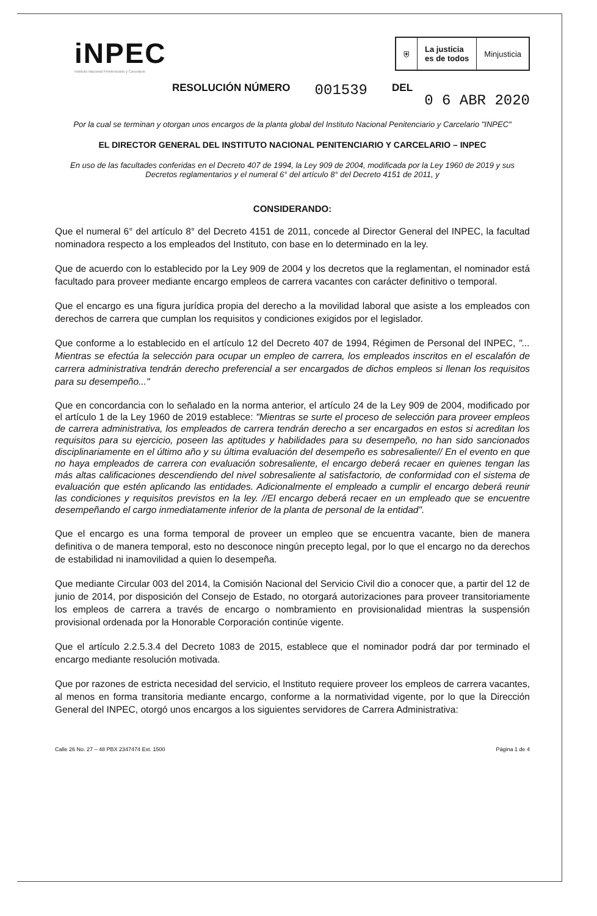iNPEC
Instituto Nacional Penitenciario y Carcelario
⛨ La justicia
es de todos
Minjusticia
RESOLUCIÓN NÚMERO 001539 DEL
0 6 ABR 2020
Por la cual se terminan y otorgan unos encargos de la planta global del Instituto Nacional Penitenciario y Carcelario "INPEC"
EL DIRECTOR GENERAL DEL INSTITUTO NACIONAL PENITENCIARIO Y CARCELARIO – INPEC
En uso de las facultades conferidas en el Decreto 407 de 1994, la Ley 909 de 2004, modificada por la Ley 1960 de 2019 y sus Decretos reglamentarios y el numeral 6° del artículo 8° del Decreto 4151 de 2011, y
CONSIDERANDO:
Que el numeral 6° del artículo 8° del Decreto 4151 de 2011, concede al Director General del INPEC, la facultad nominadora respecto a los empleados del Instituto, con base en lo determinado en la ley.
Que de acuerdo con lo establecido por la Ley 909 de 2004 y los decretos que la reglamentan, el nominador está facultado para proveer mediante encargo empleos de carrera vacantes con carácter definitivo o temporal.
Que el encargo es una figura jurídica propia del derecho a la movilidad laboral que asiste a los empleados con derechos de carrera que cumplan los requisitos y condiciones exigidos por el legislador.
Que conforme a lo establecido en el artículo 12 del Decreto 407 de 1994, Régimen de Personal del INPEC, "... Mientras se efectúa la selección para ocupar un empleo de carrera, los empleados inscritos en el escalafón de carrera administrativa tendrán derecho preferencial a ser encargados de dichos empleos si llenan los requisitos para su desempeño..."
Que en concordancia con lo señalado en la norma anterior, el artículo 24 de la Ley 909 de 2004, modificado por el artículo 1 de la Ley 1960 de 2019 establece: "Mientras se surte el proceso de selección para proveer empleos de carrera administrativa, los empleados de carrera tendrán derecho a ser encargados en estos si acreditan los requisitos para su ejercicio, poseen las aptitudes y habilidades para su desempeño, no han sido sancionados disciplinariamente en el último año y su última evaluación del desempeño es sobresaliente// En el evento en que no haya empleados de carrera con evaluación sobresaliente, el encargo deberá recaer en quienes tengan las más altas calificaciones descendiendo del nivel sobresaliente al satisfactorio, de conformidad con el sistema de evaluación que estén aplicando las entidades. Adicionalmente el empleado a cumplir el encargo deberá reunir las condiciones y requisitos previstos en la ley. //El encargo deberá recaer en un empleado que se encuentre desempeñando el cargo inmediatamente inferior de la planta de personal de la entidad".
Que el encargo es una forma temporal de proveer un empleo que se encuentra vacante, bien de manera definitiva o de manera temporal, esto no desconoce ningún precepto legal, por lo que el encargo no da derechos de estabilidad ni inamovilidad a quien lo desempeña.
Que mediante Circular 003 del 2014, la Comisión Nacional del Servicio Civil dio a conocer que, a partir del 12 de junio de 2014, por disposición del Consejo de Estado, no otorgará autorizaciones para proveer transitoriamente los empleos de carrera a través de encargo o nombramiento en provisionalidad mientras la suspensión provisional ordenada por la Honorable Corporación continúe vigente.
Que el artículo 2.2.5.3.4 del Decreto 1083 de 2015, establece que el nominador podrá dar por terminado el encargo mediante resolución motivada.
Que por razones de estricta necesidad del servicio, el Instituto requiere proveer los empleos de carrera vacantes, al menos en forma transitoria mediante encargo, conforme a la normatividad vigente, por lo que la Dirección General del INPEC, otorgó unos encargos a los siguientes servidores de Carrera Administrativa:
Calle 26 No. 27 – 48 PBX 2347474 Ext. 1500 Página 1 de 4